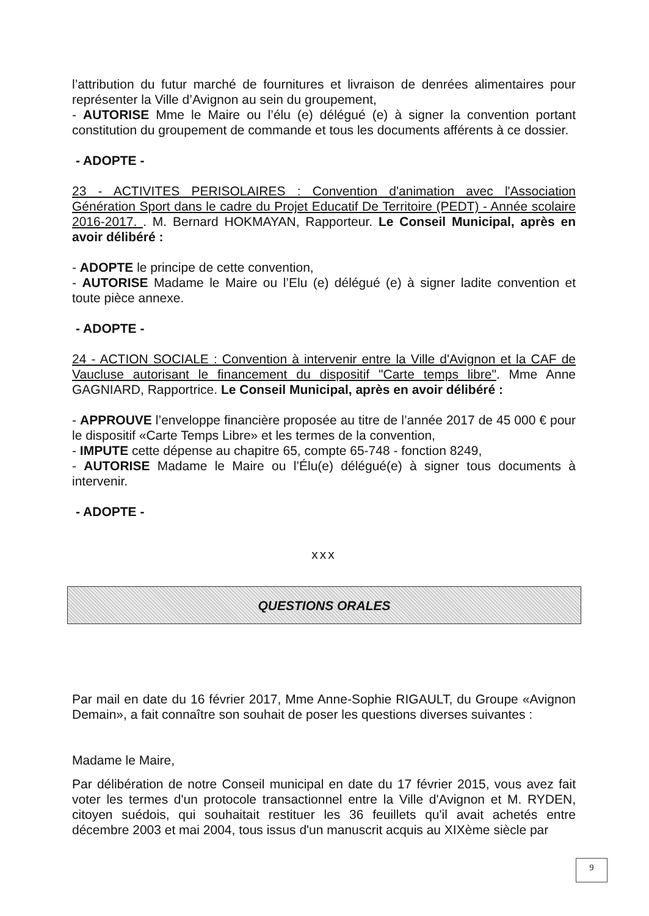l’attribution du futur marché de fournitures et livraison de denrées alimentaires pour représenter la Ville d’Avignon au sein du groupement,
- AUTORISE Mme le Maire ou l’élu (e) délégué (e) à signer la convention portant constitution du groupement de commande et tous les documents afférents à ce dossier.
- ADOPTE -
23 - ACTIVITES PERISOLAIRES : Convention d'animation avec l'Association Génération Sport dans le cadre du Projet Educatif De Territoire (PEDT) - Année scolaire 2016-2017. . M. Bernard HOKMAYAN, Rapporteur. Le Conseil Municipal, après en avoir délibéré :
- ADOPTE le principe de cette convention,
- AUTORISE Madame le Maire ou l’Elu (e) délégué (e) à signer ladite convention et toute pièce annexe.
- ADOPTE -
24 - ACTION SOCIALE : Convention à intervenir entre la Ville d'Avignon et la CAF de Vaucluse autorisant le financement du dispositif "Carte temps libre". Mme Anne GAGNIARD, Rapportrice. Le Conseil Municipal, après en avoir délibéré :
- APPROUVE l’enveloppe financière proposée au titre de l’année 2017 de 45 000 € pour le dispositif «Carte Temps Libre» et les termes de la convention,
- IMPUTE cette dépense au chapitre 65, compte 65-748 - fonction 8249,
- AUTORISE Madame le Maire ou l’Élu(e) délégué(e) à signer tous documents à intervenir.
- ADOPTE -
xxx
QUESTIONS ORALES
Par mail en date du 16 février 2017, Mme Anne-Sophie RIGAULT, du Groupe «Avignon Demain», a fait connaître son souhait de poser les questions diverses suivantes :
Madame le Maire,
Par délibération de notre Conseil municipal en date du 17 février 2015, vous avez fait voter les termes d'un protocole transactionnel entre la Ville d'Avignon et M. RYDEN, citoyen suédois, qui souhaitait restituer les 36 feuillets qu'il avait achetés entre décembre 2003 et mai 2004, tous issus d'un manuscrit acquis au XIXème siècle par
9